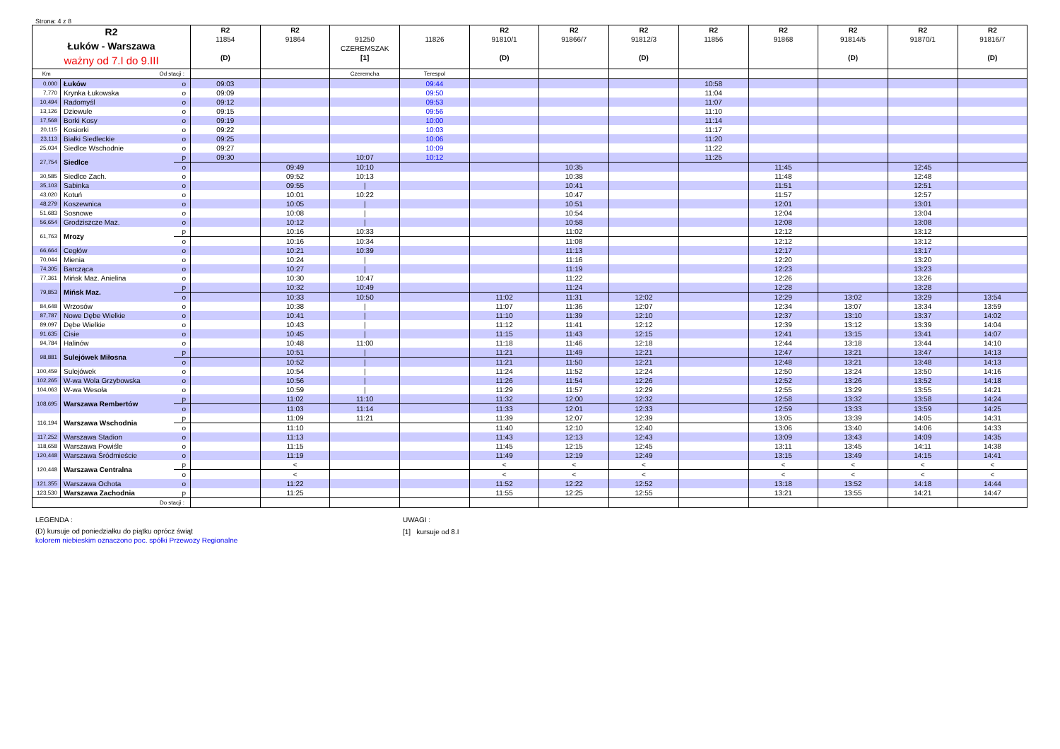Strona: 4 z 8
| R2 Łuków - Warszawa ważny od 7.I do 9.III | | | R2 11854 (D) | R2 91864 | 91250 CZEREMSZAK [1] | 11826 | R2 91810/1 (D) | R2 91866/7 | R2 91812/3 (D) | R2 11856 | R2 91868 | R2 91814/5 (D) | R2 91870/1 | R2 91816/7 (D) |
| --- | --- | --- | --- | --- | --- | --- | --- | --- | --- | --- | --- | --- | --- | --- |
| Km | Od stacji : | | | | Czeremcha | Terespol | | | | | | | | |
| 0,000 | Łuków | o | 09:03 | | | 09:44 | | | | 10:58 | | | | |
| 7,770 | Krynka Łukowska | o | 09:09 | | | 09:50 | | | | 11:04 | | | | |
| 10,494 | Radomyśl | o | 09:12 | | | 09:53 | | | | 11:07 | | | | |
| 13,126 | Dziewule | o | 09:15 | | | 09:56 | | | | 11:10 | | | | |
| 17,568 | Borki Kosy | o | 09:19 | | | 10:00 | | | | 11:14 | | | | |
| 20,115 | Kosiorki | o | 09:22 | | | 10:03 | | | | 11:17 | | | | |
| 23,113 | Białki Siedleckie | o | 09:25 | | | 10:06 | | | | 11:20 | | | | |
| 25,034 | Siedlce Wschodnie | o | 09:27 | | | 10:09 | | | | 11:22 | | | | |
| 27,754 | Siedlce | p | 09:30 | | 10:07 | 10:12 | | | | 11:25 | | | | |
| | | o | | 09:49 | 10:10 | | | 10:35 | | | 11:45 | | 12:45 | |
| 30,585 | Siedlce Zach. | o | | 09:52 | 10:13 | | | 10:38 | | | 11:48 | | 12:48 | |
| 35,103 | Sabinka | o | | 09:55 | / | | | 10:41 | | | 11:51 | | 12:51 | |
| 43,020 | Kotuń | o | | 10:01 | 10:22 | | | 10:47 | | | 11:57 | | 12:57 | |
| 48,279 | Koszewnica | o | | 10:05 | / | | | 10:51 | | | 12:01 | | 13:01 | |
| 51,683 | Sosnowe | o | | 10:08 | / | | | 10:54 | | | 12:04 | | 13:04 | |
| 56,654 | Grodziszcze Maz. | o | | 10:12 | / | | | 10:58 | | | 12:08 | | 13:08 | |
| 61,763 | Mrozy | p | | 10:16 | 10:33 | | | 11:02 | | | 12:12 | | 13:12 | |
| | | o | | 10:16 | 10:34 | | | 11:08 | | | 12:12 | | 13:12 | |
| 66,664 | Cegłów | o | | 10:21 | 10:39 | | | 11:13 | | | 12:17 | | 13:17 | |
| 70,044 | Mienia | o | | 10:24 | / | | | 11:16 | | | 12:20 | | 13:20 | |
| 74,305 | Barcząca | o | | 10:27 | / | | | 11:19 | | | 12:23 | | 13:23 | |
| 77,361 | Mińsk Maz. Anielina | o | | 10:30 | 10:47 | | | 11:22 | | | 12:26 | | 13:26 | |
| 79,853 | Mińsk Maz. | p | | 10:32 | 10:49 | | | 11:24 | | | 12:28 | | 13:28 | |
| | | o | | 10:33 | 10:50 | | 11:02 | 11:31 | 12:02 | | 12:29 | 13:02 | 13:29 | 13:54 |
| 84,648 | Wrzosów | o | | 10:38 | / | | 11:07 | 11:36 | 12:07 | | 12:34 | 13:07 | 13:34 | 13:59 |
| 87,787 | Nowe Dębe Wielkie | o | | 10:41 | / | | 11:10 | 11:39 | 12:10 | | 12:37 | 13:10 | 13:37 | 14:02 |
| 89,097 | Dębe Wielkie | o | | 10:43 | / | | 11:12 | 11:41 | 12:12 | | 12:39 | 13:12 | 13:39 | 14:04 |
| 91,635 | Cisie | o | | 10:45 | / | | 11:15 | 11:43 | 12:15 | | 12:41 | 13:15 | 13:41 | 14:07 |
| 94,784 | Halinów | o | | 10:48 | 11:00 | | 11:18 | 11:46 | 12:18 | | 12:44 | 13:18 | 13:44 | 14:10 |
| 98,881 | Sulejówek Miłosna | p | | 10:51 | / | | 11:21 | 11:49 | 12:21 | | 12:47 | 13:21 | 13:47 | 14:13 |
| | | o | | 10:52 | / | | 11:21 | 11:50 | 12:21 | | 12:48 | 13:21 | 13:48 | 14:13 |
| 100,459 | Sulejówek | o | | 10:54 | / | | 11:24 | 11:52 | 12:24 | | 12:50 | 13:24 | 13:50 | 14:16 |
| 102,265 | W-wa Wola Grzybowska | o | | 10:56 | / | | 11:26 | 11:54 | 12:26 | | 12:52 | 13:26 | 13:52 | 14:18 |
| 104,063 | W-wa Wesoła | o | | 10:59 | / | | 11:29 | 11:57 | 12:29 | | 12:55 | 13:29 | 13:55 | 14:21 |
| 108,695 | Warszawa Rembertów | p | | 11:02 | 11:10 | | 11:32 | 12:00 | 12:32 | | 12:58 | 13:32 | 13:58 | 14:24 |
| | | o | | 11:03 | 11:14 | | 11:33 | 12:01 | 12:33 | | 12:59 | 13:33 | 13:59 | 14:25 |
| 116,194 | Warszawa Wschodnia | p | | 11:09 | 11:21 | | 11:39 | 12:07 | 12:39 | | 13:05 | 13:39 | 14:05 | 14:31 |
| | | o | | 11:10 | | | 11:40 | 12:10 | 12:40 | | 13:06 | 13:40 | 14:06 | 14:33 |
| 117,252 | Warszawa Stadion | o | | 11:13 | | | 11:43 | 12:13 | 12:43 | | 13:09 | 13:43 | 14:09 | 14:35 |
| 118,658 | Warszawa Powiśle | o | | 11:15 | | | 11:45 | 12:15 | 12:45 | | 13:11 | 13:45 | 14:11 | 14:38 |
| 120,448 | Warszawa Śródmieście | o | | 11:19 | | | 11:49 | 12:19 | 12:49 | | 13:15 | 13:49 | 14:15 | 14:41 |
| 120,448 | Warszawa Centralna | p | | < | | | < | < | < | | < | < | < | < |
| | | o | | < | | | < | < | < | | < | < | < | < |
| 121,355 | Warszawa Ochota | o | | 11:22 | | | 11:52 | 12:22 | 12:52 | | 13:18 | 13:52 | 14:18 | 14:44 |
| 123,530 | Warszawa Zachodnia | p | | 11:25 | | | 11:55 | 12:25 | 12:55 | | 13:21 | 13:55 | 14:21 | 14:47 |
| | Do stacji : | | | | | | | | | | | | | |
LEGENDA :
(D) kursuje od poniedziałku do piątku oprócz świąt
kolorem niebieskim oznaczono poc. spółki Przewozy Regionalne
UWAGI :
[1] kursuje od 8.I